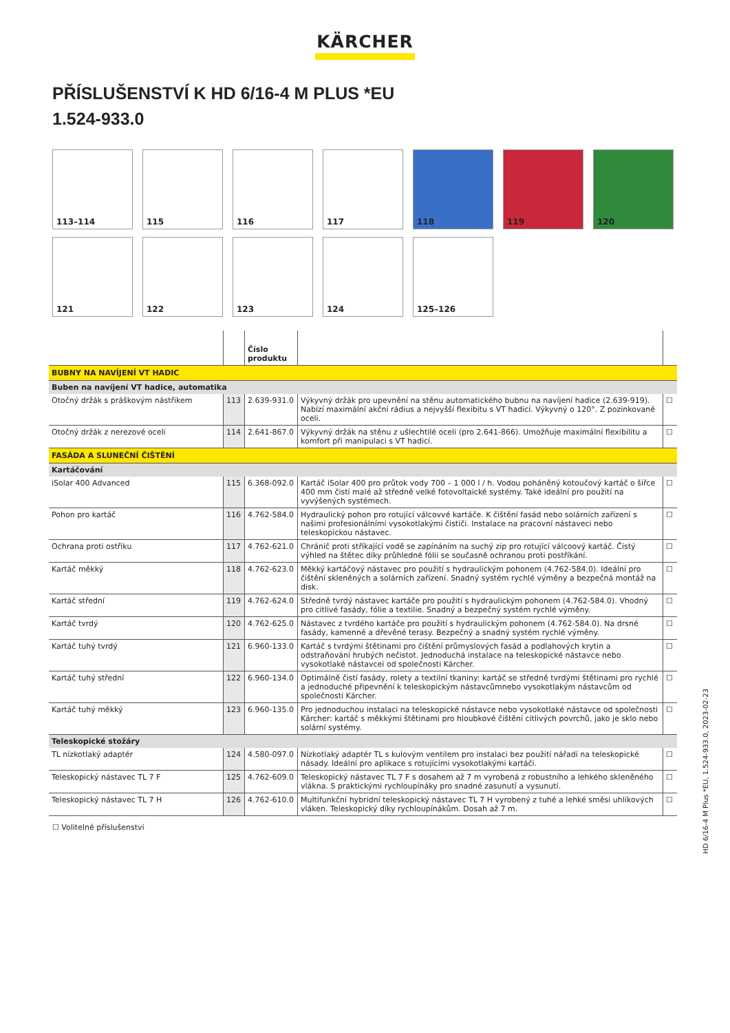KÄRCHER
PŘÍSLUŠENSTVÍ K HD 6/16-4 M PLUS *EU
1.524-933.0
113–114
115
116
117
118
119
120
121
122
123
124
125–126
| | | Číslo produktu | | |
| --- | --- | --- | --- | --- |
| BUBNY NA NAVÍJENÍ VT HADIC | | | | |
| Buben na navíjení VT hadice, automatika | | | | |
| Otočný držák s práškovým nástřikem | 113 | 2.639-931.0 | Výkyvný držák pro upevnění na stěnu automatického bubnu na navíjení hadice (2.639-919). Nabízí maximální akční rádius a nejvyšší flexibitu s VT hadicí. Výkyvný o 120°. Z pozinkované oceli. | ☐ |
| Otočný držák z nerezové oceli | 114 | 2.641-867.0 | Výkyvný držák na stěnu z ušlechtilé oceli (pro 2.641-866). Umožňuje maximální flexibilitu a komfort při manipulaci s VT hadicí. | ☐ |
| FASÁDA A SLUNEČNÍ ČIŠTĚNÍ | | | | |
| Kartáčování | | | | |
| iSolar 400 Advanced | 115 | 6.368-092.0 | Kartáč iSolar 400 pro průtok vody 700 – 1 000 l / h. Vodou poháněný kotoučový kartáč o šířce 400 mm čistí malé až středně velké fotovoltaické systémy. Také ideální pro použití na vyvýšených systémech. | ☐ |
| Pohon pro kartáč | 116 | 4.762-584.0 | Hydraulický pohon pro rotující válcovvé kartáče. K čištění fasád nebo solárních zařízení s našimi profesionálními vysokotlakými čističi. Instalace na pracovní nástaveci nebo teleskopickou nástavec. | ☐ |
| Ochrana proti ostřiku | 117 | 4.762-621.0 | Chránič proti stříkající vodě se zapínáním na suchý zip pro rotující válcoový kartáč. Čistý výhled na štětec díky průhledné fólii se současně ochranou proti postříkání. | ☐ |
| Kartáč měkký | 118 | 4.762-623.0 | Měkký kartáčový nástavec pro použití s hydraulickým pohonem (4.762-584.0). Ideální pro čištění skleněných a solárních zařízení. Snadný systém rychlé výměny a bezpečná montáž na disk. | ☐ |
| Kartáč střední | 119 | 4.762-624.0 | Středně tvrdý nástavec kartáče pro použití s hydraulickým pohonem (4.762-584.0). Vhodný pro citlivé fasády, fólie a textilie. Snadný a bezpečný systém rychlé výměny. | ☐ |
| Kartáč tvrdý | 120 | 4.762-625.0 | Nástavec z tvrdého kartáče pro použití s hydraulickým pohonem (4.762-584.0). Na drsné fasády, kamenné a dřevěné terasy. Bezpečný a snadný systém rychlé výměny. | ☐ |
| Kartáč tuhý tvrdý | 121 | 6.960-133.0 | Kartáč s tvrdými štětinami pro čištění průmyslových fasád a podlahových krytin a odstraňování hrubých nečistot. Jednoduchá instalace na teleskopické nástavce nebo vysokotlaké nástavcei od společnosti Kärcher. | ☐ |
| Kartáč tuhý střední | 122 | 6.960-134.0 | Optimálně čistí fasády, rolety a textilní tkaniny: kartáč se středně tvrdými štětinami pro rychlé a jednoduché připevnění k teleskopickým nástavcůmnebo vysokotlakým nástavcům od společnosti Kärcher. | ☐ |
| Kartáč tuhý měkký | 123 | 6.960-135.0 | Pro jednoduchou instalaci na teleskopické nástavce nebo vysokotlaké nástavce od společnosti Kärcher: kartáč s měkkými štětinami pro hloubkové čištění citlivých povrchů, jako je sklo nebo solární systémy. | ☐ |
| Teleskopické stožáry | | | | |
| TL nízkotlaký adaptér | 124 | 4.580-097.0 | Nízkotlaký adaptér TL s kulovým ventilem pro instalaci bez použití nářadí na teleskopické násady. Ideální pro aplikace s rotujícími vysokotlakými kartáči. | ☐ |
| Teleskopický nástavec TL 7 F | 125 | 4.762-609.0 | Teleskopický nástavec TL 7 F s dosahem až 7 m vyrobená z robustního a lehkého skleněného vlákna. S praktickými rychloupínáky pro snadné zasunutí a vysunutí. | ☐ |
| Teleskopický nástavec TL 7 H | 126 | 4.762-610.0 | Multifunkční hybridní teleskopický nástavec TL 7 H vyrobený z tuhé a lehké směsi uhlíkových vláken. Teleskopický díky rychloupínákům. Dosah až 7 m. | ☐ |
☐ Volitelné příslušenství
HD 6/16-4 M Plus *EU, 1.524-933.0, 2023-02-23